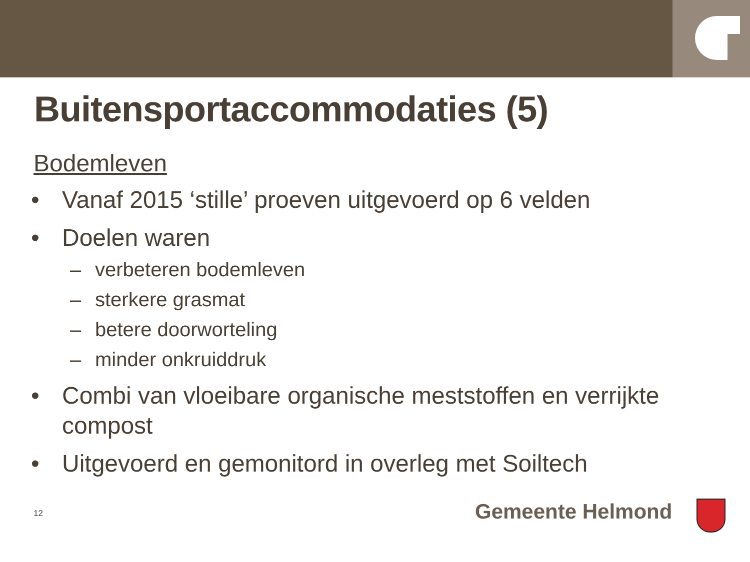Buitensportaccommodaties (5)
Bodemleven
• Vanaf 2015 ‘stille’ proeven uitgevoerd op 6 velden
• Doelen waren
– verbeteren bodemleven
– sterkere grasmat
– betere doorworteling
– minder onkruiddruk
• Combi van vloeibare organische meststoffen en verrijkte compost
• Uitgevoerd en gemonitord in overleg met Soiltech
12 Gemeente Helmond